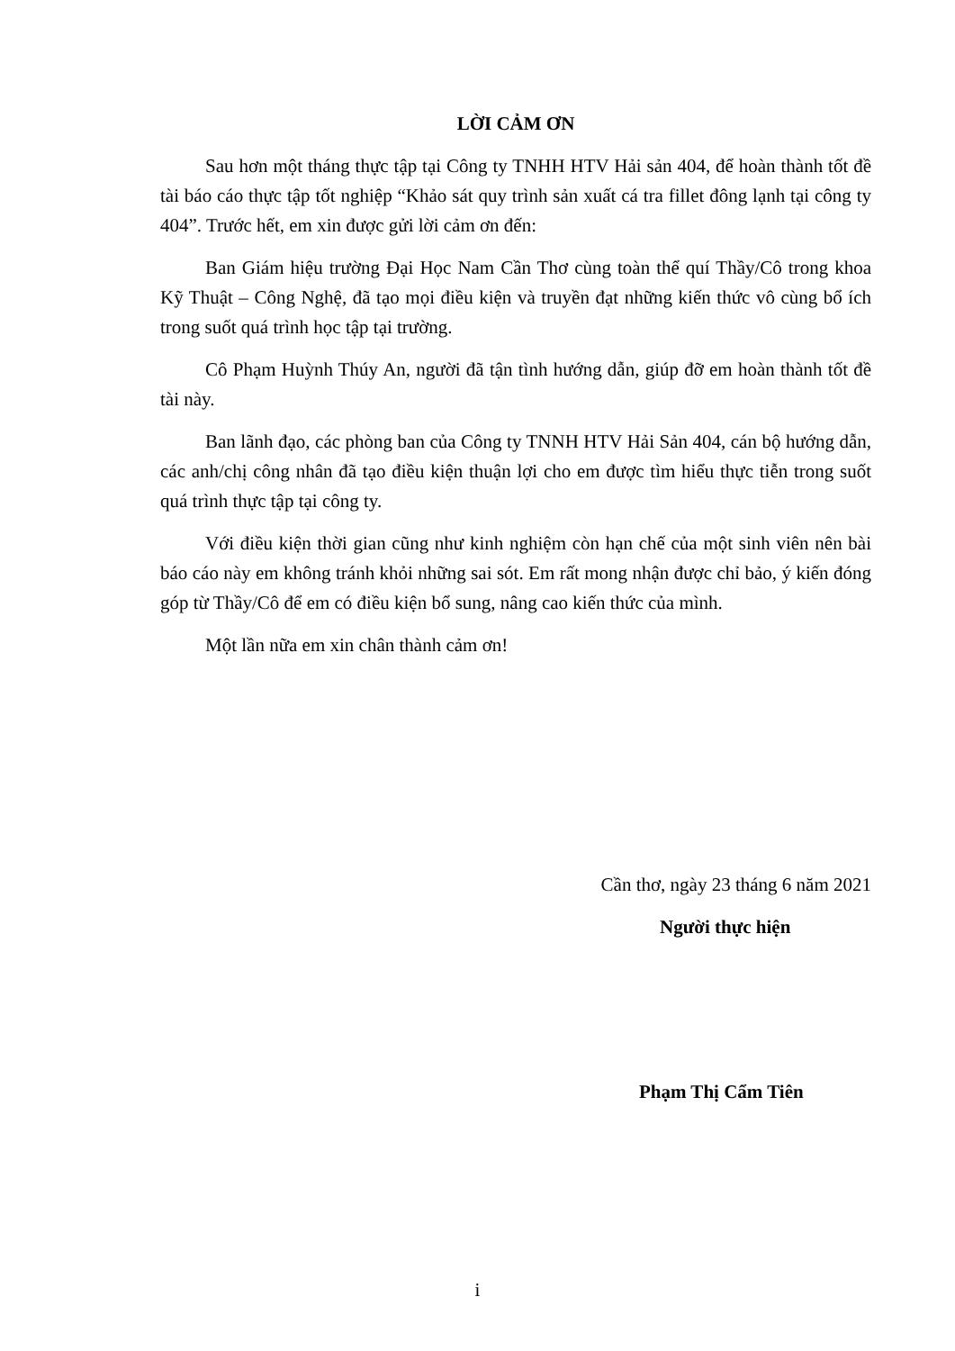LỜI CẢM ƠN
Sau hơn một tháng thực tập tại Công ty TNHH HTV Hải sản 404, để hoàn thành tốt đề tài báo cáo thực tập tốt nghiệp “Khảo sát quy trình sản xuất cá tra fillet đông lạnh tại công ty 404”. Trước hết, em xin được gửi lời cảm ơn đến:
Ban Giám hiệu trường Đại Học Nam Cần Thơ cùng toàn thể quí Thầy/Cô trong khoa Kỹ Thuật – Công Nghệ, đã tạo mọi điều kiện và truyền đạt những kiến thức vô cùng bổ ích trong suốt quá trình học tập tại trường.
Cô Phạm Huỳnh Thúy An, người đã tận tình hướng dẫn, giúp đỡ em hoàn thành tốt đề tài này.
Ban lãnh đạo, các phòng ban của Công ty TNNH HTV Hải Sản 404, cán bộ hướng dẫn, các anh/chị công nhân đã tạo điều kiện thuận lợi cho em được tìm hiểu thực tiễn trong suốt quá trình thực tập tại công ty.
Với điều kiện thời gian cũng như kinh nghiệm còn hạn chế của một sinh viên nên bài báo cáo này em không tránh khỏi những sai sót. Em rất mong nhận được chỉ bảo, ý kiến đóng góp từ Thầy/Cô để em có điều kiện bổ sung, nâng cao kiến thức của mình.
Một lần nữa em xin chân thành cảm ơn!
Cần thơ, ngày 23 tháng 6 năm 2021
Người thực hiện
Phạm Thị Cẩm Tiên
i